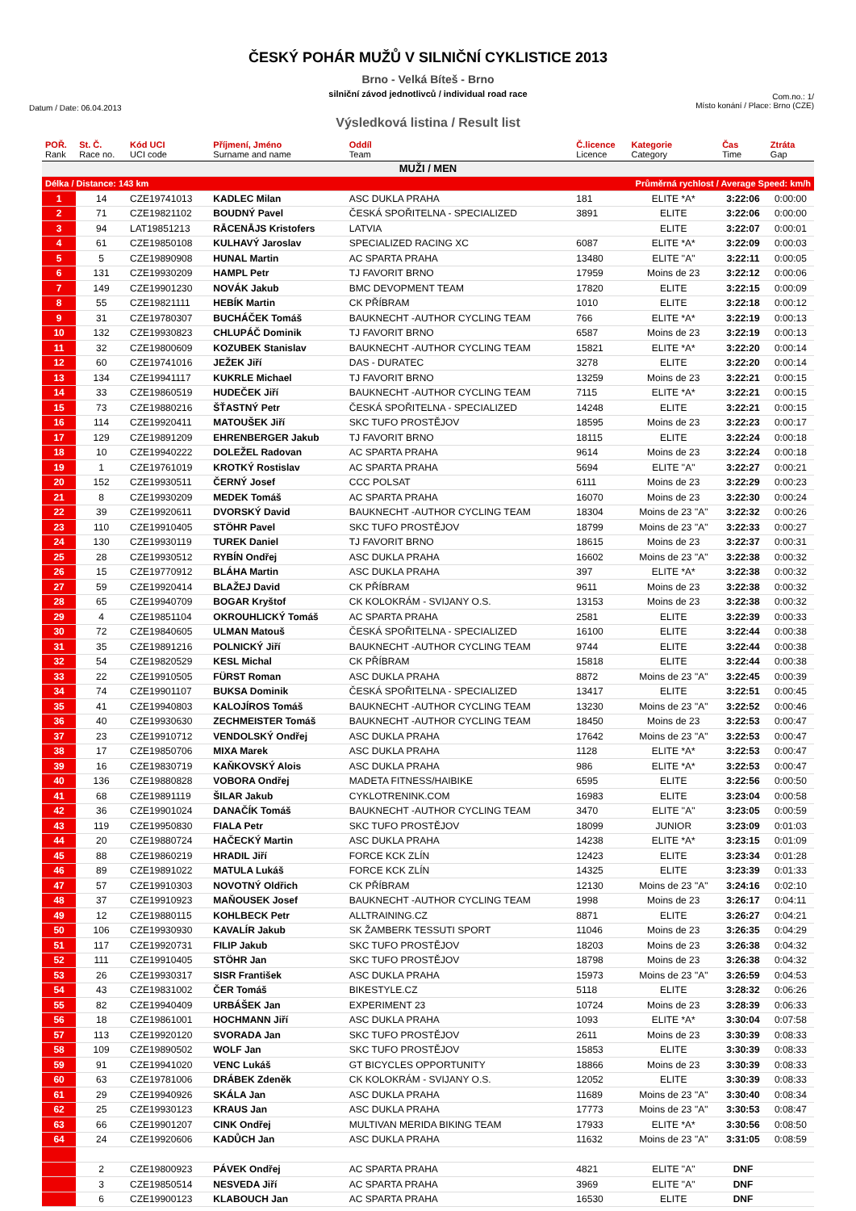ČESKÝ POHÁR MUŽŮ V SILNIČNÍ CYKLISTICE 2013
Brno - Velká Bíteš - Brno
silniční závod jednotlivců / individual road race
Datum / Date: 06.04.2013 Com.no.: 1/
Místo konání / Place: Brno (CZE)
Výsledková listina / Result list
| POŘ. Rank | St. Č. Race no. | Kód UCI UCI code | Příjmení, Jméno Surname and name | Oddíl Team | Č.licence Licence | Kategorie Category | Čas Time | Ztráta Gap |
| --- | --- | --- | --- | --- | --- | --- | --- | --- |
| MUŽI / MEN | | | | | | | | |
| Délka / Distance: 143 km | | | | | Průměrná rychlost / Average Speed: km/h | | | |
| 1 | 14 | CZE19741013 | KADLEC Milan | ASC DUKLA PRAHA | 181 | ELITE *A* | 3:22:06 | 0:00:00 |
| 2 | 71 | CZE19821102 | BOUDNÝ Pavel | ČESKÁ SPOŘITELNA - SPECIALIZED | 3891 | ELITE | 3:22:06 | 0:00:00 |
| 3 | 94 | LAT19851213 | RĀCENĀJS Kristofers | LATVIA | | ELITE | 3:22:07 | 0:00:01 |
| 4 | 61 | CZE19850108 | KULHAVÝ Jaroslav | SPECIALIZED RACING XC | 6087 | ELITE *A* | 3:22:09 | 0:00:03 |
| 5 | 5 | CZE19890908 | HUNAL Martin | AC SPARTA PRAHA | 13480 | ELITE "A" | 3:22:11 | 0:00:05 |
| 6 | 131 | CZE19930209 | HAMPL Petr | TJ FAVORIT BRNO | 17959 | Moins de 23 | 3:22:12 | 0:00:06 |
| 7 | 149 | CZE19901230 | NOVÁK Jakub | BMC DEVOPMENT TEAM | 17820 | ELITE | 3:22:15 | 0:00:09 |
| 8 | 55 | CZE19821111 | HEBÍK Martin | CK PŘÍBRAM | 1010 | ELITE | 3:22:18 | 0:00:12 |
| 9 | 31 | CZE19780307 | BUCHÁČEK Tomáš | BAUKNECHT -AUTHOR CYCLING TEAM | 766 | ELITE *A* | 3:22:19 | 0:00:13 |
| 10 | 132 | CZE19930823 | CHLUPÁČ Dominik | TJ FAVORIT BRNO | 6587 | Moins de 23 | 3:22:19 | 0:00:13 |
| 11 | 32 | CZE19800609 | KOZUBEK Stanislav | BAUKNECHT -AUTHOR CYCLING TEAM | 15821 | ELITE *A* | 3:22:20 | 0:00:14 |
| 12 | 60 | CZE19741016 | JEŽEK Jiří | DAS - DURATEC | 3278 | ELITE | 3:22:20 | 0:00:14 |
| 13 | 134 | CZE19941117 | KUKRLE Michael | TJ FAVORIT BRNO | 13259 | Moins de 23 | 3:22:21 | 0:00:15 |
| 14 | 33 | CZE19860519 | HUDEČEK Jiří | BAUKNECHT -AUTHOR CYCLING TEAM | 7115 | ELITE *A* | 3:22:21 | 0:00:15 |
| 15 | 73 | CZE19880216 | ŠŤASTNÝ Petr | ČESKÁ SPOŘITELNA - SPECIALIZED | 14248 | ELITE | 3:22:21 | 0:00:15 |
| 16 | 114 | CZE19920411 | MATOUŠEK Jiří | SKC TUFO PROSTĚJOV | 18595 | Moins de 23 | 3:22:23 | 0:00:17 |
| 17 | 129 | CZE19891209 | EHRENBERGER Jakub | TJ FAVORIT BRNO | 18115 | ELITE | 3:22:24 | 0:00:18 |
| 18 | 10 | CZE19940222 | DOLEŽEL Radovan | AC SPARTA PRAHA | 9614 | Moins de 23 | 3:22:24 | 0:00:18 |
| 19 | 1 | CZE19761019 | KROTKÝ Rostislav | AC SPARTA PRAHA | 5694 | ELITE "A" | 3:22:27 | 0:00:21 |
| 20 | 152 | CZE19930511 | ČERNÝ Josef | CCC POLSAT | 6111 | Moins de 23 | 3:22:29 | 0:00:23 |
| 21 | 8 | CZE19930209 | MEDEK Tomáš | AC SPARTA PRAHA | 16070 | Moins de 23 | 3:22:30 | 0:00:24 |
| 22 | 39 | CZE19920611 | DVORSKÝ David | BAUKNECHT -AUTHOR CYCLING TEAM | 18304 | Moins de 23 "A" | 3:22:32 | 0:00:26 |
| 23 | 110 | CZE19910405 | STÖHR Pavel | SKC TUFO PROSTĚJOV | 18799 | Moins de 23 "A" | 3:22:33 | 0:00:27 |
| 24 | 130 | CZE19930119 | TUREK Daniel | TJ FAVORIT BRNO | 18615 | Moins de 23 | 3:22:37 | 0:00:31 |
| 25 | 28 | CZE19930512 | RYBÍN Ondřej | ASC DUKLA PRAHA | 16602 | Moins de 23 "A" | 3:22:38 | 0:00:32 |
| 26 | 15 | CZE19770912 | BLÁHA Martin | ASC DUKLA PRAHA | 397 | ELITE *A* | 3:22:38 | 0:00:32 |
| 27 | 59 | CZE19920414 | BLAŽEJ David | CK PŘÍBRAM | 9611 | Moins de 23 | 3:22:38 | 0:00:32 |
| 28 | 65 | CZE19940709 | BOGAR Kryštof | CK KOLOKRÁM - SVIJANY O.S. | 13153 | Moins de 23 | 3:22:38 | 0:00:32 |
| 29 | 4 | CZE19851104 | OKROUHLICKÝ Tomáš | AC SPARTA PRAHA | 2581 | ELITE | 3:22:39 | 0:00:33 |
| 30 | 72 | CZE19840605 | ULMAN Matouš | ČESKÁ SPOŘITELNA - SPECIALIZED | 16100 | ELITE | 3:22:44 | 0:00:38 |
| 31 | 35 | CZE19891216 | POLNICKÝ Jiří | BAUKNECHT -AUTHOR CYCLING TEAM | 9744 | ELITE | 3:22:44 | 0:00:38 |
| 32 | 54 | CZE19820529 | KESL Michal | CK PŘÍBRAM | 15818 | ELITE | 3:22:44 | 0:00:38 |
| 33 | 22 | CZE19910505 | FÜRST Roman | ASC DUKLA PRAHA | 8872 | Moins de 23 "A" | 3:22:45 | 0:00:39 |
| 34 | 74 | CZE19901107 | BUKSA Dominik | ČESKÁ SPOŘITELNA - SPECIALIZED | 13417 | ELITE | 3:22:51 | 0:00:45 |
| 35 | 41 | CZE19940803 | KALOJÍROS Tomáš | BAUKNECHT -AUTHOR CYCLING TEAM | 13230 | Moins de 23 "A" | 3:22:52 | 0:00:46 |
| 36 | 40 | CZE19930630 | ZECHMEISTER Tomáš | BAUKNECHT -AUTHOR CYCLING TEAM | 18450 | Moins de 23 | 3:22:53 | 0:00:47 |
| 37 | 23 | CZE19910712 | VENDOLSKÝ Ondřej | ASC DUKLA PRAHA | 17642 | Moins de 23 "A" | 3:22:53 | 0:00:47 |
| 38 | 17 | CZE19850706 | MIXA Marek | ASC DUKLA PRAHA | 1128 | ELITE *A* | 3:22:53 | 0:00:47 |
| 39 | 16 | CZE19830719 | KAŇKOVSKÝ Alois | ASC DUKLA PRAHA | 986 | ELITE *A* | 3:22:53 | 0:00:47 |
| 40 | 136 | CZE19880828 | VOBORA Ondřej | MADETA FITNESS/HAIBIKE | 6595 | ELITE | 3:22:56 | 0:00:50 |
| 41 | 68 | CZE19891119 | ŠILAR Jakub | CYKLOTRENINK.COM | 16983 | ELITE | 3:23:04 | 0:00:58 |
| 42 | 36 | CZE19901024 | DANAČÍK Tomáš | BAUKNECHT -AUTHOR CYCLING TEAM | 3470 | ELITE "A" | 3:23:05 | 0:00:59 |
| 43 | 119 | CZE19950830 | FIALA Petr | SKC TUFO PROSTĚJOV | 18099 | JUNIOR | 3:23:09 | 0:01:03 |
| 44 | 20 | CZE19880724 | HAČECKÝ Martin | ASC DUKLA PRAHA | 14238 | ELITE *A* | 3:23:15 | 0:01:09 |
| 45 | 88 | CZE19860219 | HRADIL Jiří | FORCE KCK ZLÍN | 12423 | ELITE | 3:23:34 | 0:01:28 |
| 46 | 89 | CZE19891022 | MATULA Lukáš | FORCE KCK ZLÍN | 14325 | ELITE | 3:23:39 | 0:01:33 |
| 47 | 57 | CZE19910303 | NOVOTNÝ Oldřich | CK PŘÍBRAM | 12130 | Moins de 23 "A" | 3:24:16 | 0:02:10 |
| 48 | 37 | CZE19910923 | MAŇOUSEK Josef | BAUKNECHT -AUTHOR CYCLING TEAM | 1998 | Moins de 23 | 3:26:17 | 0:04:11 |
| 49 | 12 | CZE19880115 | KOHLBECK Petr | ALLTRAINING.CZ | 8871 | ELITE | 3:26:27 | 0:04:21 |
| 50 | 106 | CZE19930930 | KAVALÍR Jakub | SK ŽAMBERK TESSUTI SPORT | 11046 | Moins de 23 | 3:26:35 | 0:04:29 |
| 51 | 117 | CZE19920731 | FILIP Jakub | SKC TUFO PROSTĚJOV | 18203 | Moins de 23 | 3:26:38 | 0:04:32 |
| 52 | 111 | CZE19910405 | STÖHR Jan | SKC TUFO PROSTĚJOV | 18798 | Moins de 23 | 3:26:38 | 0:04:32 |
| 53 | 26 | CZE19930317 | SISR František | ASC DUKLA PRAHA | 15973 | Moins de 23 "A" | 3:26:59 | 0:04:53 |
| 54 | 43 | CZE19831002 | ČER Tomáš | BIKESTYLE.CZ | 5118 | ELITE | 3:28:32 | 0:06:26 |
| 55 | 82 | CZE19940409 | URBÁŠEK Jan | EXPERIMENT 23 | 10724 | Moins de 23 | 3:28:39 | 0:06:33 |
| 56 | 18 | CZE19861001 | HOCHMANN Jiří | ASC DUKLA PRAHA | 1093 | ELITE *A* | 3:30:04 | 0:07:58 |
| 57 | 113 | CZE19920120 | SVORADA Jan | SKC TUFO PROSTĚJOV | 2611 | Moins de 23 | 3:30:39 | 0:08:33 |
| 58 | 109 | CZE19890502 | WOLF Jan | SKC TUFO PROSTĚJOV | 15853 | ELITE | 3:30:39 | 0:08:33 |
| 59 | 91 | CZE19941020 | VENC Lukáš | GT BICYCLES OPPORTUNITY | 18866 | Moins de 23 | 3:30:39 | 0:08:33 |
| 60 | 63 | CZE19781006 | DRÁBEK Zdeněk | CK KOLOKRÁM - SVIJANY O.S. | 12052 | ELITE | 3:30:39 | 0:08:33 |
| 61 | 29 | CZE19940926 | SKÁLA Jan | ASC DUKLA PRAHA | 11689 | Moins de 23 "A" | 3:30:40 | 0:08:34 |
| 62 | 25 | CZE19930123 | KRAUS Jan | ASC DUKLA PRAHA | 17773 | Moins de 23 "A" | 3:30:53 | 0:08:47 |
| 63 | 66 | CZE19901207 | CINK Ondřej | MULTIVAN MERIDA BIKING TEAM | 17933 | ELITE *A* | 3:30:56 | 0:08:50 |
| 64 | 24 | CZE19920606 | KADŮCH Jan | ASC DUKLA PRAHA | 11632 | Moins de 23 "A" | 3:31:05 | 0:08:59 |
| | 2 | CZE19800923 | PÁVEK Ondřej | AC SPARTA PRAHA | 4821 | ELITE "A" | DNF | |
| | 3 | CZE19850514 | NESVEDA Jiří | AC SPARTA PRAHA | 3969 | ELITE "A" | DNF | |
| | 6 | CZE19900123 | KLABOUCH Jan | AC SPARTA PRAHA | 16530 | ELITE | DNF | |